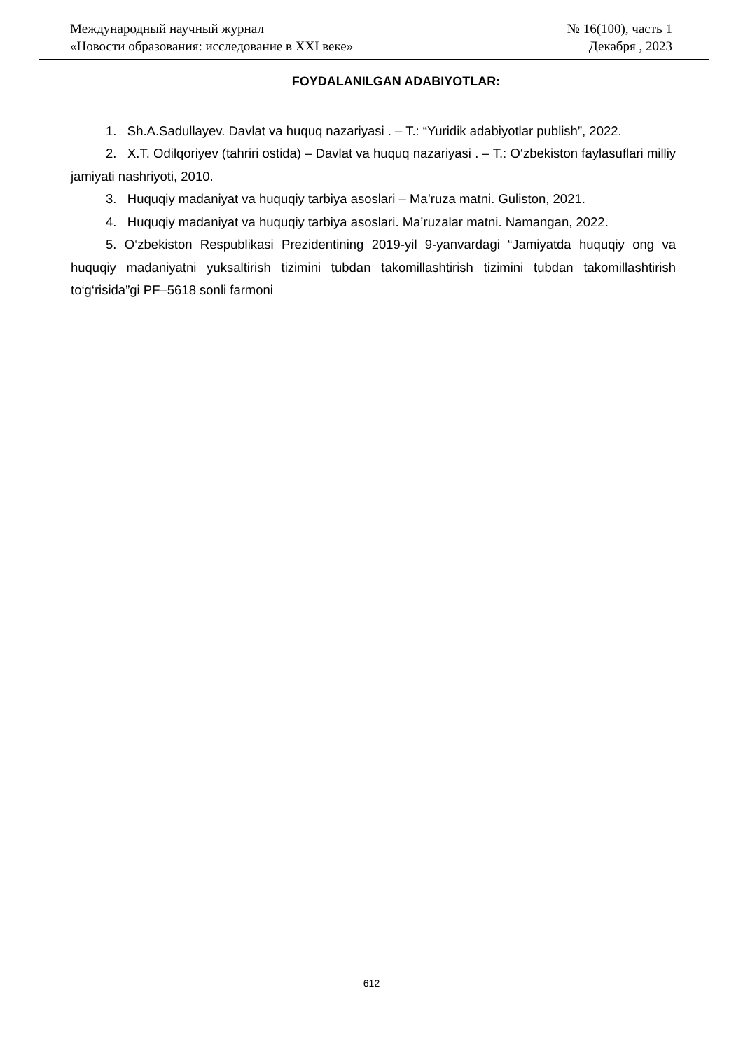Международный научный журнал
«Новости образования: исследование в XXI веке»
№ 16(100), часть 1
Декабря , 2023
FOYDALANILGAN ADABIYOTLAR:
1. Sh.A.Sadullayev. Davlat va huquq nazariyasi . – T.: “Yuridik adabiyotlar publish”, 2022.
2. X.T. Odilqoriyev (tahriri ostida) – Davlat va huquq nazariyasi . – T.: O‘zbekiston faylasuflari milliy jamiyati nashriyoti, 2010.
3. Huquqiy madaniyat va huquqiy tarbiya asoslari – Ma’ruza matni. Guliston, 2021.
4. Huquqiy madaniyat va huquqiy tarbiya asoslari. Ma’ruzalar matni. Namangan, 2022.
5. O‘zbekiston Respublikasi Prezidentining 2019-yil 9-yanvardagi “Jamiyatda huquqiy ong va huquqiy madaniyatni yuksaltirish tizimini tubdan takomillashtirish tizimini tubdan takomillashtirish to‘g‘risida”gi PF–5618 sonli farmoni
612